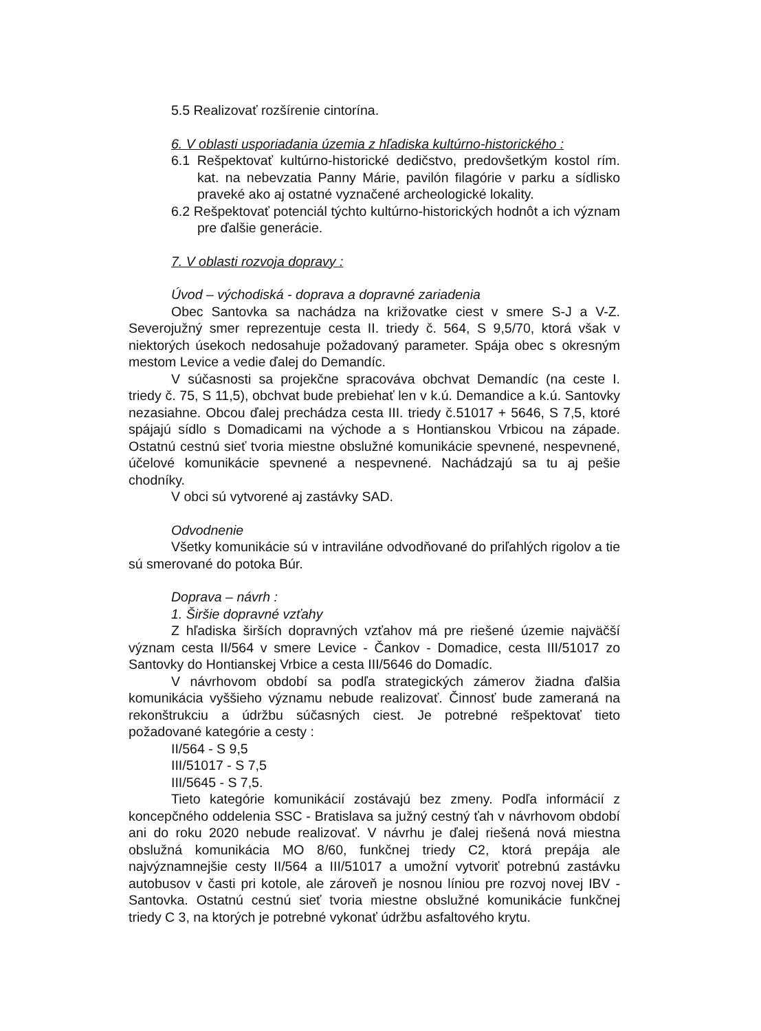5.5 Realizovať rozšírenie cintorína.
6. V oblasti usporiadania územia z hľadiska kultúrno-historického :
6.1 Rešpektovať kultúrno-historické dedičstvo, predovšetkým kostol rím. kat. na nebevzatia Panny Márie, pavilón filagórie v parku a sídlisko praveké ako aj ostatné vyznačené archeologické lokality.
6.2 Rešpektovať potenciál týchto kultúrno-historických hodnôt a ich význam pre ďalšie generácie.
7. V oblasti rozvoja dopravy :
Úvod – východiská - doprava a dopravné zariadenia
Obec Santovka sa nachádza na križovatke ciest v smere S-J a V-Z. Severojužný smer reprezentuje cesta II. triedy č. 564, S 9,5/70, ktorá však v niektorých úsekoch nedosahuje požadovaný parameter. Spája obec s okresným mestom Levice a vedie ďalej do Demandíc.
V súčasnosti sa projekčne spracováva obchvat Demandíc (na ceste I. triedy č. 75, S 11,5), obchvat bude prebiehať len v k.ú. Demandice a k.ú. Santovky nezasiahne. Obcou ďalej prechádza cesta III. triedy č.51017 + 5646, S 7,5, ktoré spájajú sídlo s Domadicami na východe a s Hontianskou Vrbicou na západe. Ostatnú cestnú sieť tvoria miestne obslužné komunikácie spevnené, nespevnené, účelové komunikácie spevnené a nespevnené. Nachádzajú sa tu aj pešie chodníky.
V obci sú vytvorené aj zastávky SAD.
Odvodnenie
Všetky komunikácie sú v intraviláne odvodňované do priľahlých rigolov a tie sú smerované do potoka Búr.
Doprava – návrh :
1. Širšie dopravné vzťahy
Z hľadiska širších dopravných vzťahov má pre riešené územie najväčší význam cesta II/564 v smere Levice - Čankov - Domadice, cesta III/51017 zo Santovky do Hontianskej Vrbice a cesta III/5646 do Domadíc.
V návrhovom období sa podľa strategických zámerov žiadna ďalšia komunikácia vyššieho významu nebude realizovať. Činnosť bude zameraná na rekonštrukciu a údržbu súčasných ciest. Je potrebné rešpektovať tieto požadované kategórie a cesty :
II/564 - S 9,5
III/51017 - S 7,5
III/5645 - S 7,5.
Tieto kategórie komunikácií zostávajú bez zmeny. Podľa informácií z koncepčného oddelenia SSC - Bratislava sa južný cestný ťah v návrhovom období ani do roku 2020 nebude realizovať. V návrhu je ďalej riešená nová miestna obslužná komunikácia MO 8/60, funkčnej triedy C2, ktorá prepája ale najvýznamnejšie cesty II/564 a III/51017 a umožní vytvoriť potrebnú zastávku autobusov v časti pri kotole, ale zároveň je nosnou líniou pre rozvoj novej IBV - Santovka. Ostatnú cestnú sieť tvoria miestne obslužné komunikácie funkčnej triedy C 3, na ktorých je potrebné vykonať údržbu asfaltového krytu.